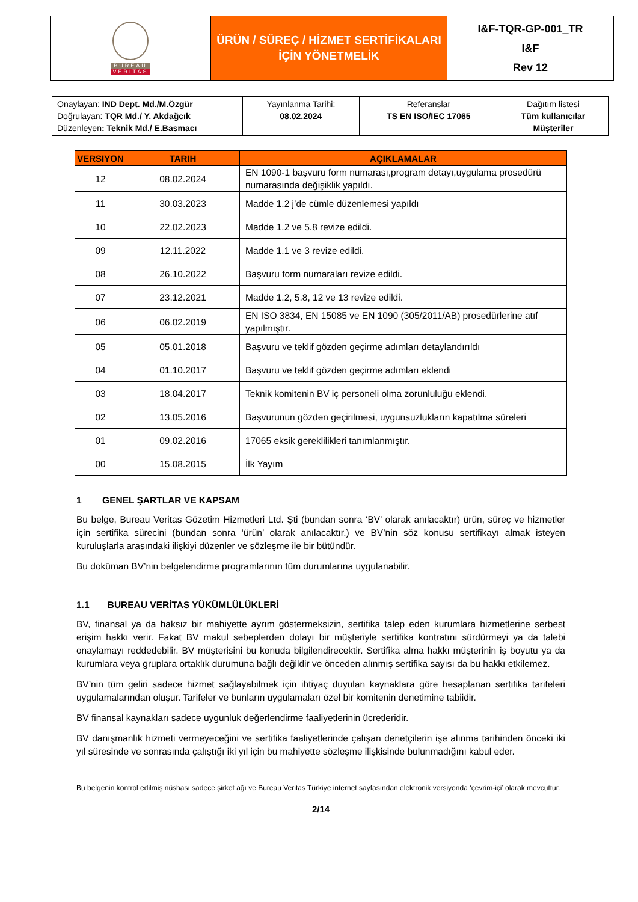| BUREAU VERITAS | ÜRÜN / SÜREÇ / HİZMET SERTİFİKALARI İÇİN YÖNETMELİK | I&F-TQR-GP-001_TR I&F Rev 12 |
| Onaylayan: IND Dept. Md./M.Özgür Doğrulayan: TQR Md./ Y. Akdağcık Düzenleyen : Teknik Md./ E.Basmacı | Yayınlanma Tarihi: 08.02.2024 | Referanslar TS EN ISO/IEC 17065 | Dağıtım listesi Tüm kullanıcılar Müşteriler |
| VERSIYON | TARIH | AÇIKLAMALAR |
| --- | --- | --- |
| 12 | 08.02.2024 | EN 1090-1 başvuru form numarası,program detayı,uygulama prosedürü numarasında değişiklik yapıldı. |
| 11 | 30.03.2023 | Madde 1.2 j’de cümle düzenlemesi yapıldı |
| 10 | 22.02.2023 | Madde 1.2 ve 5.8 revize edildi. |
| 09 | 12.11.2022 | Madde 1.1 ve 3 revize edildi. |
| 08 | 26.10.2022 | Başvuru form numaraları revize edildi. |
| 07 | 23.12.2021 | Madde 1.2, 5.8, 12 ve 13 revize edildi. |
| 06 | 06.02.2019 | EN ISO 3834, EN 15085 ve EN 1090 (305/2011/AB) prosedürlerine atıf yapılmıştır. |
| 05 | 05.01.2018 | Başvuru ve teklif gözden geçirme adımları detaylandırıldı |
| 04 | 01.10.2017 | Başvuru ve teklif gözden geçirme adımları eklendi |
| 03 | 18.04.2017 | Teknik komitenin BV iç personeli olma zorunluluğu eklendi. |
| 02 | 13.05.2016 | Başvurunun gözden geçirilmesi, uygunsuzlukların kapatılma süreleri |
| 01 | 09.02.2016 | 17065 eksik gereklilikleri tanımlanmıştır. |
| 00 | 15.08.2015 | İlk Yayım |
1 GENEL ŞARTLAR VE KAPSAM
Bu belge, Bureau Veritas Gözetim Hizmetleri Ltd. Şti (bundan sonra ‘BV’ olarak anılacaktır) ürün, süreç ve hizmetler için sertifika sürecini (bundan sonra ‘ürün’ olarak anılacaktır.) ve BV’nin söz konusu sertifikayı almak isteyen kuruluşlarla arasındaki ilişkiyi düzenler ve sözleşme ile bir bütündür.
Bu doküman BV’nin belgelendirme programlarının tüm durumlarına uygulanabilir.
1.1 BUREAU VERİTAS YÜKÜMLÜLÜKLERİ
BV, finansal ya da haksız bir mahiyette ayrım göstermeksizin, sertifika talep eden kurumlara hizmetlerine serbest erişim hakkı verir. Fakat BV makul sebeplerden dolayı bir müşteriyle sertifika kontratını sürdürmeyi ya da talebi onaylamayı reddedebilir. BV müşterisini bu konuda bilgilendirecektir. Sertifika alma hakkı müşterinin iş boyutu ya da kurumlara veya gruplara ortaklık durumuna bağlı değildir ve önceden alınmış sertifika sayısı da bu hakkı etkilemez.
BV’nin tüm geliri sadece hizmet sağlayabilmek için ihtiyaç duyulan kaynaklara göre hesaplanan sertifika tarifeleri uygulamalarından oluşur. Tarifeler ve bunların uygulamaları özel bir komitenin denetimine tabiidir.
BV finansal kaynakları sadece uygunluk değerlendirme faaliyetlerinin ücretleridir.
BV danışmanlık hizmeti vermeyeceğini ve sertifika faaliyetlerinde çalışan denetçilerin işe alınma tarihinden önceki iki yıl süresinde ve sonrasında çalıştığı iki yıl için bu mahiyette sözleşme ilişkisinde bulunmadığını kabul eder.
Bu belgenin kontrol edilmiş nüshası sadece şirket ağı ve Bureau Veritas Türkiye internet sayfasından elektronik versiyonda ‘çevrim-içi’ olarak mevcuttur.
2/14